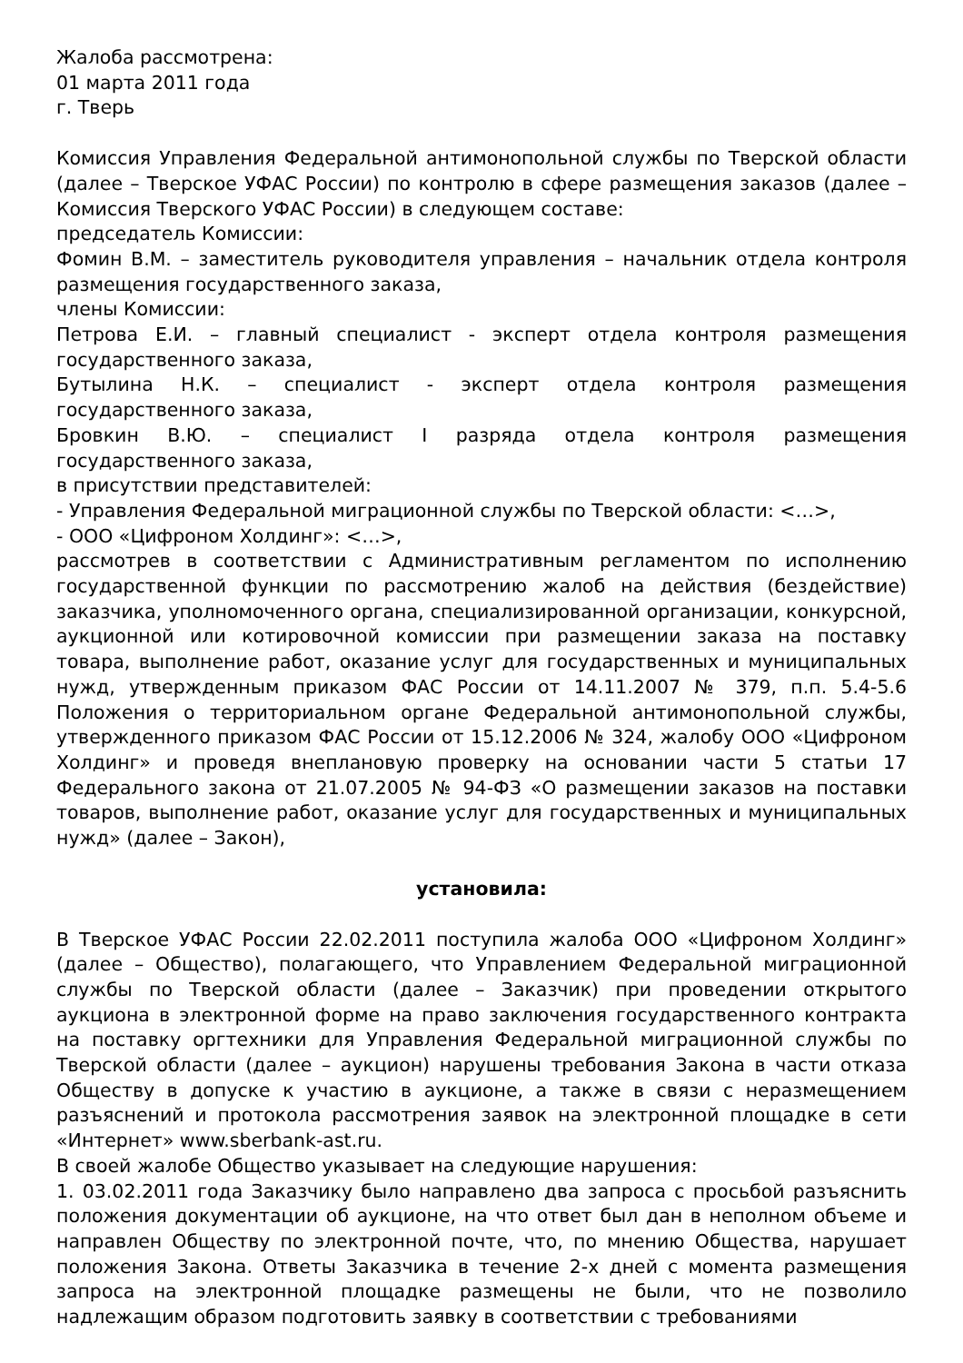Жалоба рассмотрена:
01 марта 2011 года
г. Тверь
Комиссия Управления Федеральной антимонопольной службы по Тверской области (далее – Тверское УФАС России) по контролю в сфере размещения заказов (далее – Комиссия Тверского УФАС России) в следующем составе:
председатель Комиссии:
Фомин В.М. – заместитель руководителя управления – начальник отдела контроля размещения государственного заказа,
члены Комиссии:
Петрова Е.И. – главный специалист - эксперт отдела контроля размещения государственного заказа,
Бутылина Н.К. – специалист - эксперт отдела контроля размещения государственного заказа,
Бровкин В.Ю. – специалист I разряда отдела контроля размещения государственного заказа,
в присутствии представителей:
- Управления Федеральной миграционной службы по Тверской области: <…>,
- ООО «Цифроном Холдинг»: <…>,
рассмотрев в соответствии с Административным регламентом по исполнению государственной функции по рассмотрению жалоб на действия (бездействие) заказчика, уполномоченного органа, специализированной организации, конкурсной, аукционной или котировочной комиссии при размещении заказа на поставку товара, выполнение работ, оказание услуг для государственных и муниципальных нужд, утвержденным приказом ФАС России от 14.11.2007 № 379, п.п. 5.4-5.6 Положения о территориальном органе Федеральной антимонопольной службы, утвержденного приказом ФАС России от 15.12.2006 № 324, жалобу ООО «Цифроном Холдинг» и проведя внеплановую проверку на основании части 5 статьи 17 Федерального закона от 21.07.2005 № 94-ФЗ «О размещении заказов на поставки товаров, выполнение работ, оказание услуг для государственных и муниципальных нужд» (далее – Закон),
установила:
В Тверское УФАС России 22.02.2011 поступила жалоба ООО «Цифроном Холдинг» (далее – Общество), полагающего, что Управлением Федеральной миграционной службы по Тверской области (далее – Заказчик) при проведении открытого аукциона в электронной форме на право заключения государственного контракта на поставку оргтехники для Управления Федеральной миграционной службы по Тверской области (далее – аукцион) нарушены требования Закона в части отказа Обществу в допуске к участию в аукционе, а также в связи с неразмещением разъяснений и протокола рассмотрения заявок на электронной площадке в сети «Интернет» www.sberbank-ast.ru.
В своей жалобе Общество указывает на следующие нарушения:
1. 03.02.2011 года Заказчику было направлено два запроса с просьбой разъяснить положения документации об аукционе, на что ответ был дан в неполном объеме и направлен Обществу по электронной почте, что, по мнению Общества, нарушает положения Закона. Ответы Заказчика в течение 2-х дней с момента размещения запроса на электронной площадке размещены не были, что не позволило надлежащим образом подготовить заявку в соответствии с требованиями